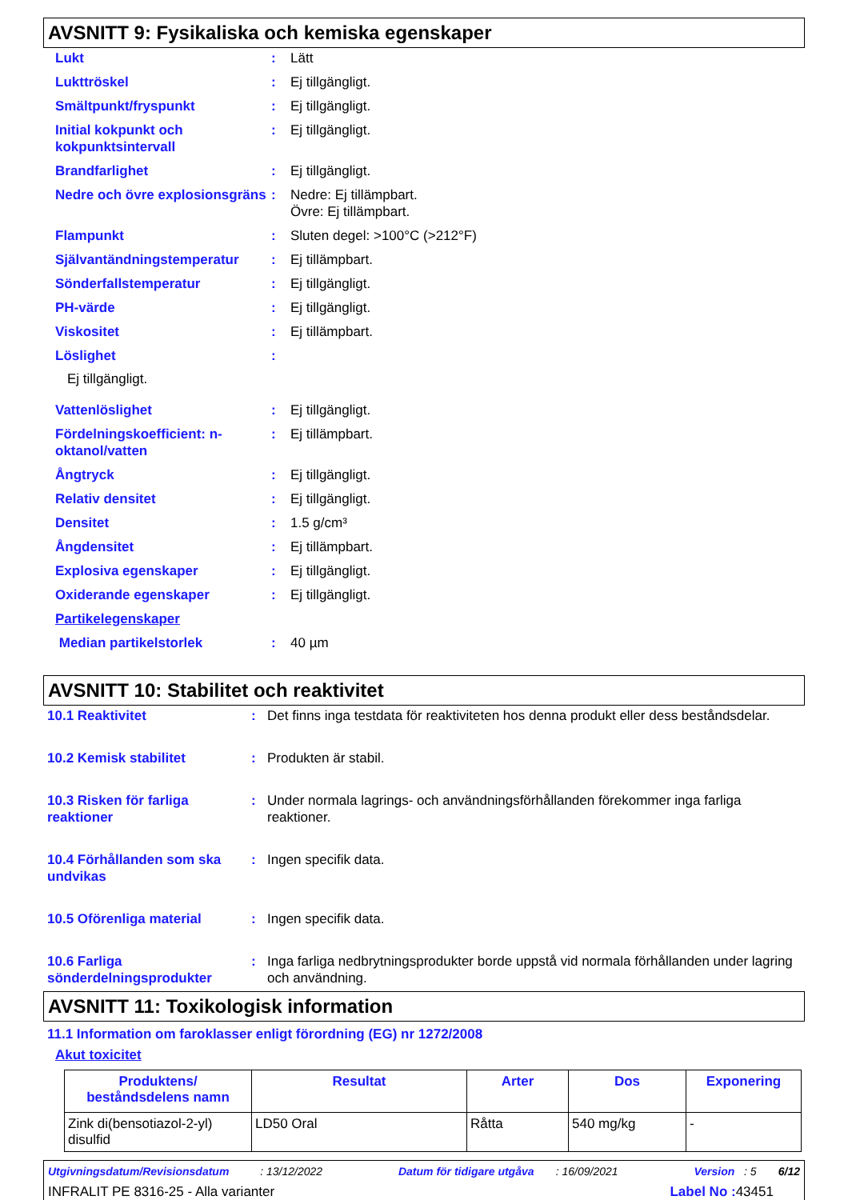AVSNITT 9: Fysikaliska och kemiska egenskaper
Lukt : Lätt
Lukttröskel : Ej tillgängligt.
Smältpunkt/fryspunkt : Ej tillgängligt.
Initial kokpunkt och kokpunktsintervall
: Ej tillgängligt.
Brandfarlighet : Ej tillgängligt.
Nedre och övre explosionsgräns
: Nedre: Ej tillämpbart.
Övre: Ej tillämpbart.
Flampunkt : Sluten degel: >100°C (>212°F)
Självantändningstemperatur : Ej tillämpbart.
Sönderfallstemperatur : Ej tillgängligt.
PH-värde : Ej tillgängligt.
Viskositet : Ej tillämpbart.
Löslighet :
Ej tillgängligt.
Vattenlöslighet : Ej tillgängligt.
Fördelningskoefficient: n-oktanol/vatten
: Ej tillämpbart.
Ångtryck : Ej tillgängligt.
Relativ densitet : Ej tillgängligt.
Densitet : 1.5 g/cm³
Ångdensitet : Ej tillämpbart.
Explosiva egenskaper : Ej tillgängligt.
Oxiderande egenskaper : Ej tillgängligt.
Partikelegenskaper
Median partikelstorlek : 40 µm
AVSNITT 10: Stabilitet och reaktivitet
10.1 Reaktivitet : Det finns inga testdata för reaktiviteten hos denna produkt eller dess beståndsdelar.
10.2 Kemisk stabilitet : Produkten är stabil.
10.3 Risken för farliga reaktioner
: Under normala lagrings- och användningsförhållanden förekommer inga farliga reaktioner.
10.4 Förhållanden som ska undvikas
: Ingen specifik data.
10.5 Oförenliga material : Ingen specifik data.
10.6 Farliga sönderdelningsprodukter
: Inga farliga nedbrytningsprodukter borde uppstå vid normala förhållanden under lagring och användning.
AVSNITT 11: Toxikologisk information
11.1 Information om faroklasser enligt förordning (EG) nr 1272/2008
Akut toxicitet
| Produktens/ beståndsdelens namn | Resultat | Arter | Dos | Exponering |
| --- | --- | --- | --- | --- |
| Zink di(bensotiazol-2-yl) disulfid | LD50 Oral | Råtta | 540 mg/kg | - |
Utgivningsdatum/Revisionsdatum : 13/12/2022 Datum för tidigare utgåva : 16/09/2021 Version : 5 6/12
INFRALIT PE 8316-25 - Alla varianter Label No : 43451